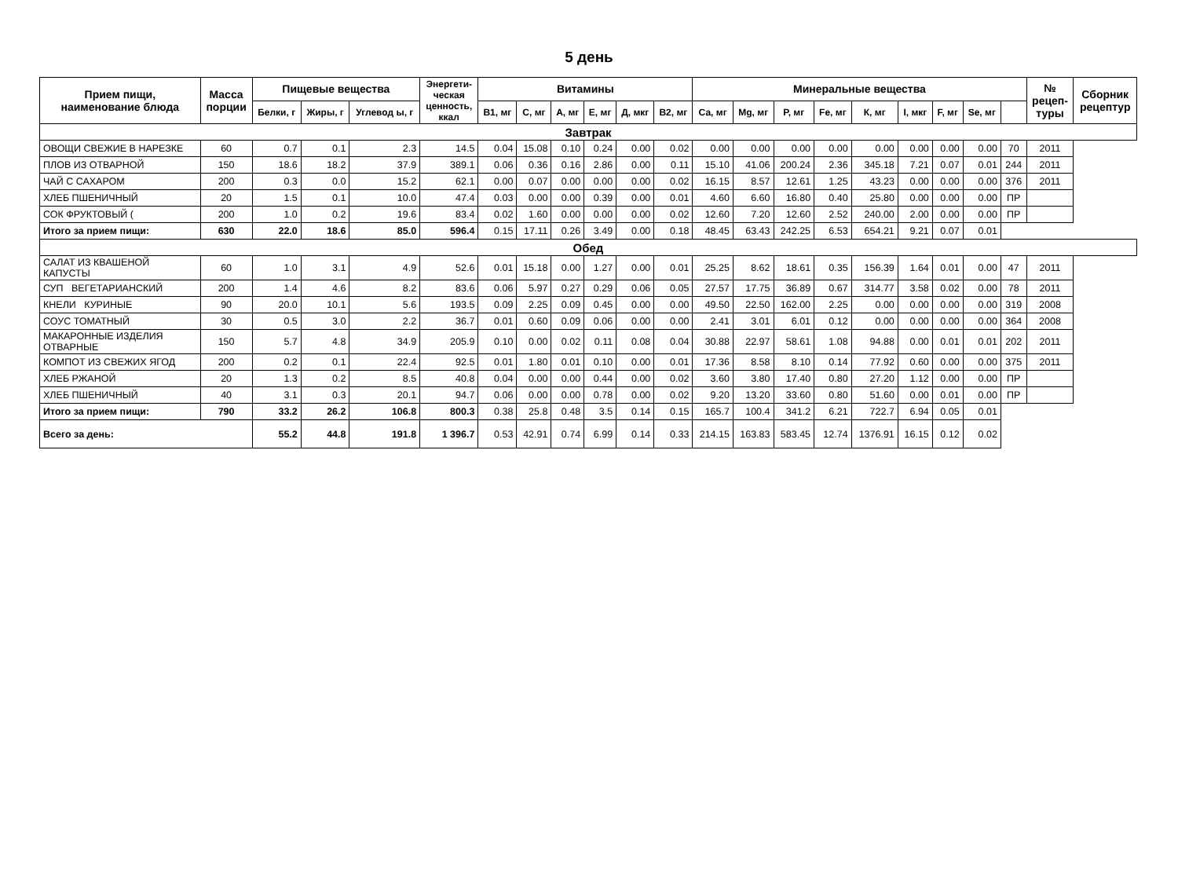5 день
| Прием пищи, наименование блюда | Масса порции | Пищевые вещества | | | Энергети- ческая ценность, ккал | Витамины | | | | | | Минеральные вещества | | | | | | | | | № рецеп- туры | Сборник рецептур |
| --- | --- | --- | --- | --- | --- | --- | --- | --- | --- | --- | --- | --- | --- | --- | --- | --- | --- | --- | --- | --- | --- | --- |
| | | Белки, г | Жиры, г | Углевод ы, г | | В1, мг | С, мг | А, мг | Е, мг | Д, мкг | В2, мг | Са, мг | Mg, мг | Р, мг | Fe, мг | К, мг | I, мкг | F, мг | Se, мг | | | |
| Завтрак | | | | | | | | | | | | | | | | | | | | | | |
| ОВОЩИ СВЕЖИЕ В НАРЕЗКЕ | 60 | 0.7 | 0.1 | 2.3 | 14.5 | 0.04 | 15.08 | 0.10 | 0.24 | 0.00 | 0.02 | 0.00 | 0.00 | 0.00 | 0.00 | 0.00 | 0.00 | 0.00 | 0.00 | 70 | 2011 | |
| ПЛОВ ИЗ ОТВАРНОЙ | 150 | 18.6 | 18.2 | 37.9 | 389.1 | 0.06 | 0.36 | 0.16 | 2.86 | 0.00 | 0.11 | 15.10 | 41.06 | 200.24 | 2.36 | 345.18 | 7.21 | 0.07 | 0.01 | 244 | 2011 | |
| ЧАЙ С САХАРОМ | 200 | 0.3 | 0.0 | 15.2 | 62.1 | 0.00 | 0.07 | 0.00 | 0.00 | 0.00 | 0.02 | 16.15 | 8.57 | 12.61 | 1.25 | 43.23 | 0.00 | 0.00 | 0.00 | 376 | 2011 | |
| ХЛЕБ ПШЕНИЧНЫЙ | 20 | 1.5 | 0.1 | 10.0 | 47.4 | 0.03 | 0.00 | 0.00 | 0.39 | 0.00 | 0.01 | 4.60 | 6.60 | 16.80 | 0.40 | 25.80 | 0.00 | 0.00 | 0.00 | ПР | | |
| СОК ФРУКТОВЫЙ ( | 200 | 1.0 | 0.2 | 19.6 | 83.4 | 0.02 | 1.60 | 0.00 | 0.00 | 0.00 | 0.02 | 12.60 | 7.20 | 12.60 | 2.52 | 240.00 | 2.00 | 0.00 | 0.00 | ПР | | |
| Итого за прием пищи: | 630 | 22.0 | 18.6 | 85.0 | 596.4 | 0.15 | 17.11 | 0.26 | 3.49 | 0.00 | 0.18 | 48.45 | 63.43 | 242.25 | 6.53 | 654.21 | 9.21 | 0.07 | 0.01 | | | |
| Обед | | | | | | | | | | | | | | | | | | | | | | |
| САЛАТ ИЗ КВАШЕНОЙ КАПУСТЫ | 60 | 1.0 | 3.1 | 4.9 | 52.6 | 0.01 | 15.18 | 0.00 | 1.27 | 0.00 | 0.01 | 25.25 | 8.62 | 18.61 | 0.35 | 156.39 | 1.64 | 0.01 | 0.00 | 47 | 2011 | |
| СУП ВЕГЕТАРИАНСКИЙ | 200 | 1.4 | 4.6 | 8.2 | 83.6 | 0.06 | 5.97 | 0.27 | 0.29 | 0.06 | 0.05 | 27.57 | 17.75 | 36.89 | 0.67 | 314.77 | 3.58 | 0.02 | 0.00 | 78 | 2011 | |
| КНЕЛИ КУРИНЫЕ | 90 | 20.0 | 10.1 | 5.6 | 193.5 | 0.09 | 2.25 | 0.09 | 0.45 | 0.00 | 0.00 | 49.50 | 22.50 | 162.00 | 2.25 | 0.00 | 0.00 | 0.00 | 0.00 | 319 | 2008 | |
| СОУС ТОМАТНЫЙ | 30 | 0.5 | 3.0 | 2.2 | 36.7 | 0.01 | 0.60 | 0.09 | 0.06 | 0.00 | 0.00 | 2.41 | 3.01 | 6.01 | 0.12 | 0.00 | 0.00 | 0.00 | 0.00 | 364 | 2008 | |
| МАКАРОННЫЕ ИЗДЕЛИЯ ОТВАРНЫЕ | 150 | 5.7 | 4.8 | 34.9 | 205.9 | 0.10 | 0.00 | 0.02 | 0.11 | 0.08 | 0.04 | 30.88 | 22.97 | 58.61 | 1.08 | 94.88 | 0.00 | 0.01 | 0.01 | 202 | 2011 | |
| КОМПОТ ИЗ СВЕЖИХ ЯГОД | 200 | 0.2 | 0.1 | 22.4 | 92.5 | 0.01 | 1.80 | 0.01 | 0.10 | 0.00 | 0.01 | 17.36 | 8.58 | 8.10 | 0.14 | 77.92 | 0.60 | 0.00 | 0.00 | 375 | 2011 | |
| ХЛЕБ РЖАНОЙ | 20 | 1.3 | 0.2 | 8.5 | 40.8 | 0.04 | 0.00 | 0.00 | 0.44 | 0.00 | 0.02 | 3.60 | 3.80 | 17.40 | 0.80 | 27.20 | 1.12 | 0.00 | 0.00 | ПР | | |
| ХЛЕБ ПШЕНИЧНЫЙ | 40 | 3.1 | 0.3 | 20.1 | 94.7 | 0.06 | 0.00 | 0.00 | 0.78 | 0.00 | 0.02 | 9.20 | 13.20 | 33.60 | 0.80 | 51.60 | 0.00 | 0.01 | 0.00 | ПР | | |
| Итого за прием пищи: | 790 | 33.2 | 26.2 | 106.8 | 800.3 | 0.38 | 25.8 | 0.48 | 3.5 | 0.14 | 0.15 | 165.7 | 100.4 | 341.2 | 6.21 | 722.7 | 6.94 | 0.05 | 0.01 | | | |
| Всего за день: | | 55.2 | 44.8 | 191.8 | 1 396.7 | 0.53 | 42.91 | 0.74 | 6.99 | 0.14 | 0.33 | 214.15 | 163.83 | 583.45 | 12.74 | 1376.91 | 16.15 | 0.12 | 0.02 | | | |